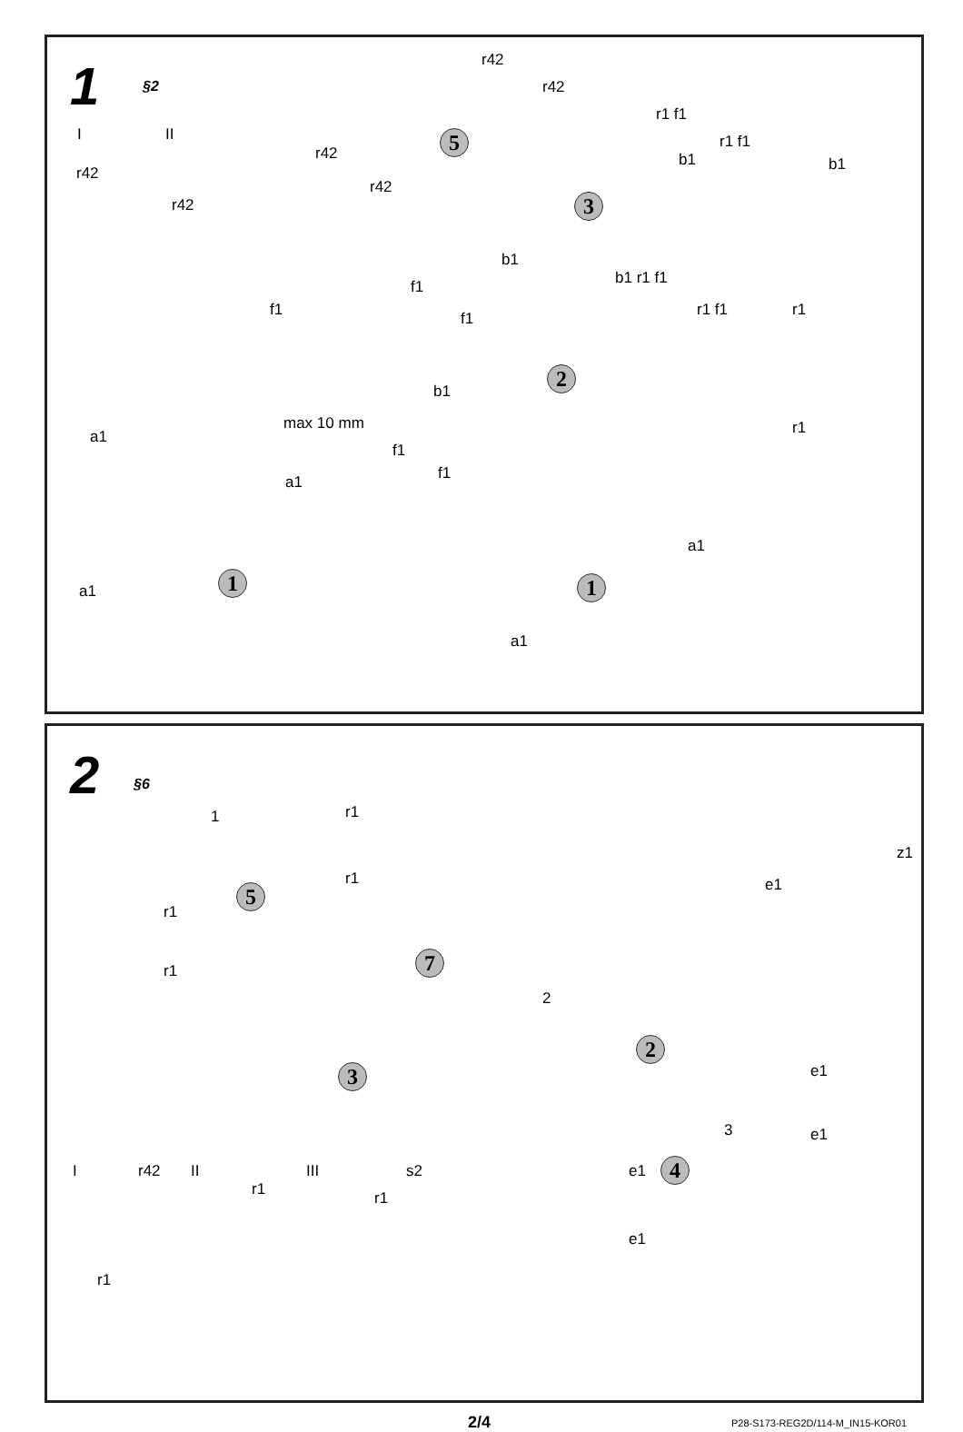1 §2
I II
r42
r42
r42
r42
r42
r42
5
r1 f1
r1 f1
b1 b1
3
b1
f1
f1
f1
max 10 mm
b1 r1 f1
r1 f1 r1
r1
2
b1
f1
f1
a1
a1
a1 1
a1
1
a1
2 §6
1 r1
r1
5
r1
r1 7
2
2
3
z1
e1
e1
e1
3
e1 4
e1
I r42 II
r1
III
r1
s2
r1
2/4
P28-S173-REG2D/114-M_IN15-KOR01